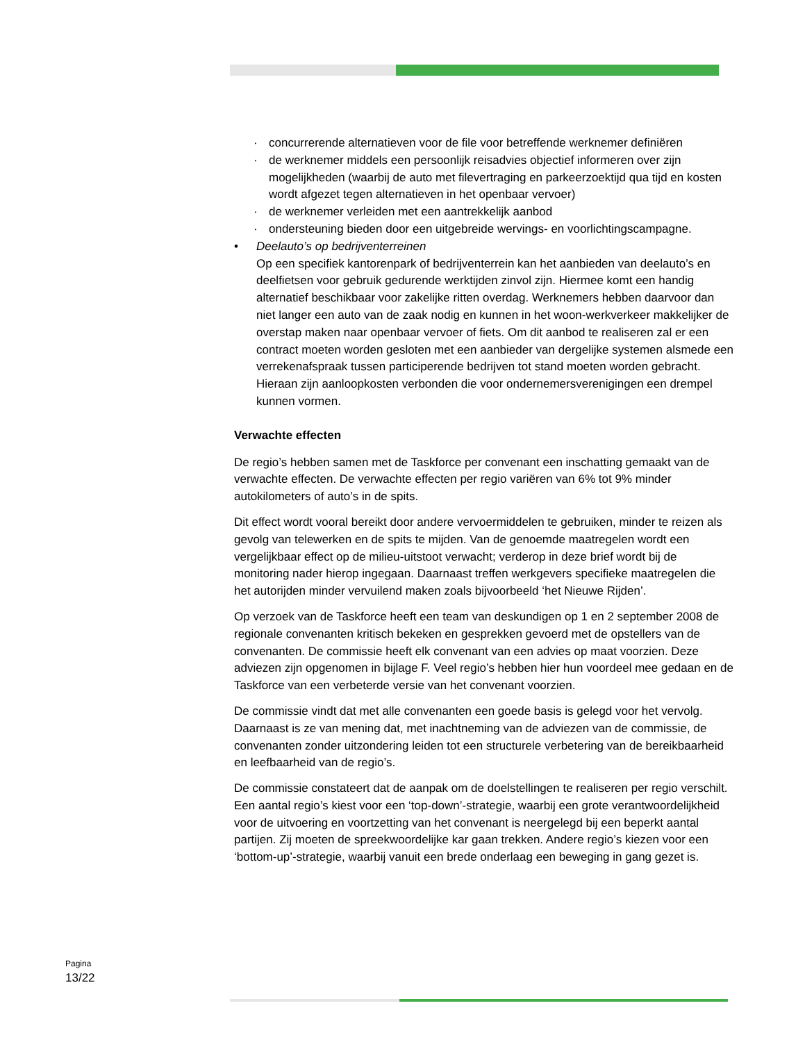· concurrerende alternatieven voor de file voor betreffende werknemer definiëren
· de werknemer middels een persoonlijk reisadvies objectief informeren over zijn mogelijkheden (waarbij de auto met filevertraging en parkeerzoektijd qua tijd en kosten wordt afgezet tegen alternatieven in het openbaar vervoer)
· de werknemer verleiden met een aantrekkelijk aanbod
· ondersteuning bieden door een uitgebreide wervings- en voorlichtingscampagne.
• Deelauto’s op bedrijventerreinen
Op een specifiek kantorenpark of bedrijventerrein kan het aanbieden van deelauto’s en deelfietsen voor gebruik gedurende werktijden zinvol zijn. Hiermee komt een handig alternatief beschikbaar voor zakelijke ritten overdag. Werknemers hebben daarvoor dan niet langer een auto van de zaak nodig en kunnen in het woon-werkverkeer makkelijker de overstap maken naar openbaar vervoer of fiets. Om dit aanbod te realiseren zal er een contract moeten worden gesloten met een aanbieder van dergelijke systemen alsmede een verrekenafspraak tussen participerende bedrijven tot stand moeten worden gebracht. Hieraan zijn aanloopkosten verbonden die voor ondernemersverenigingen een drempel kunnen vormen.
Verwachte effecten
De regio’s hebben samen met de Taskforce per convenant een inschatting gemaakt van de verwachte effecten. De verwachte effecten per regio variëren van 6% tot 9% minder autokilometers of auto’s in de spits.
Dit effect wordt vooral bereikt door andere vervoermiddelen te gebruiken, minder te reizen als gevolg van telewerken en de spits te mijden. Van de genoemde maatregelen wordt een vergelijkbaar effect op de milieu-uitstoot verwacht; verderop in deze brief wordt bij de monitoring nader hierop ingegaan. Daarnaast treffen werkgevers specifieke maatregelen die het autorijden minder vervuilend maken zoals bijvoorbeeld ‘het Nieuwe Rijden’.
Op verzoek van de Taskforce heeft een team van deskundigen op 1 en 2 september 2008 de regionale convenanten kritisch bekeken en gesprekken gevoerd met de opstellers van de convenanten. De commissie heeft elk convenant van een advies op maat voorzien. Deze adviezen zijn opgenomen in bijlage F. Veel regio’s hebben hier hun voordeel mee gedaan en de Taskforce van een verbeterde versie van het convenant voorzien.
De commissie vindt dat met alle convenanten een goede basis is gelegd voor het vervolg. Daarnaast is ze van mening dat, met inachtneming van de adviezen van de commissie, de convenanten zonder uitzondering leiden tot een structurele verbetering van de bereikbaarheid en leefbaarheid van de regio’s.
De commissie constateert dat de aanpak om de doelstellingen te realiseren per regio verschilt. Een aantal regio’s kiest voor een ‘top-down’-strategie, waarbij een grote verantwoordelijkheid voor de uitvoering en voortzetting van het convenant is neergelegd bij een beperkt aantal partijen. Zij moeten de spreekwoordelijke kar gaan trekken. Andere regio’s kiezen voor een ‘bottom-up’-strategie, waarbij vanuit een brede onderlaag een beweging in gang gezet is.
Pagina
13/22